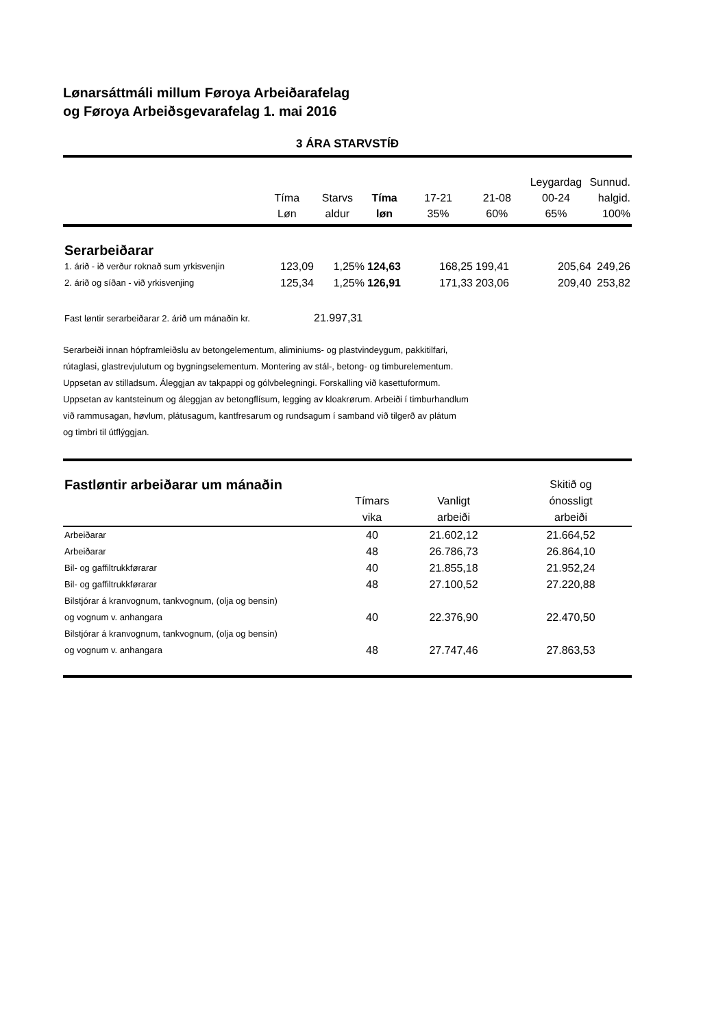Lønarsáttmáli millum Føroya Arbeiðarafelag
og Føroya Arbeiðsgevarafelag 1. mai 2016
3 ÁRA STARVSTÍÐ
| | | | | | | Leygardag | Sunnud. |
| --- | --- | --- | --- | --- | --- | --- | --- |
| | Tíma | Starvs | Tíma | 17-21 | 21-08 | 00-24 | halgid. |
| | Løn | aldur | løn | 35% | 60% | 65% | 100% |
| Serarbeiðarar | | | | | | | |
| 1. árið - ið verður roknað sum yrkisvenjin | 123,09 | 1,25% | 124,63 | 168,25 | 199,41 | 205,64 | 249,26 |
| 2. árið og síðan - við yrkisvenjing | 125,34 | 1,25% | 126,91 | 171,33 | 203,06 | 209,40 | 253,82 |
| Fast løntir serarbeiðarar 2. árið um mánaðin kr. | 21.997,31 |
Serarbeiði innan hópframleiðslu av betongelementum, aliminiums- og plastvindeygum, pakkitilfari,
rútaglasi, glastrevjulutum og bygningselementum. Montering av stál-, betong- og timburelementum.
Uppsetan av stilladsum. Áleggjan av takpappi og gólvbelegningi. Forskalling við kasettuformum.
Uppsetan av kantsteinum og áleggjan av betongflísum, legging av kloakrørum. Arbeiði í timburhandlum
við rammusagan, høvlum, plátusagum, kantfresarum og rundsagum í samband við tilgerð av plátum
og timbri til útflýggjan.
| Fastløntir arbeiðarar um mánaðin | | | Skitið og |
| --- | --- | --- | --- |
| | Tímars | Vanligt | ónossligt |
| | vika | arbeiði | arbeiði |
| Arbeiðarar | 40 | 21.602,12 | 21.664,52 |
| Arbeiðarar | 48 | 26.786,73 | 26.864,10 |
| Bil- og gaffiltrukkførarar | 40 | 21.855,18 | 21.952,24 |
| Bil- og gaffiltrukkførarar | 48 | 27.100,52 | 27.220,88 |
| Bilstjórar á kranvognum, tankvognum, (olja og bensin) og vognum v. anhangara | 40 | 22.376,90 | 22.470,50 |
| Bilstjórar á kranvognum, tankvognum, (olja og bensin) og vognum v. anhangara | 48 | 27.747,46 | 27.863,53 |